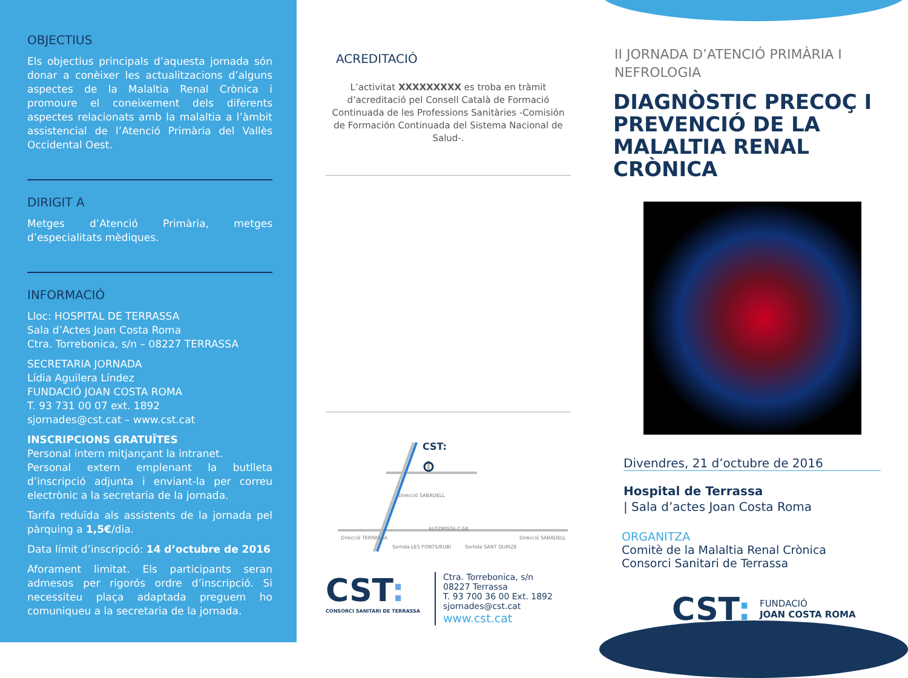OBJECTIUS
Els objectius principals d’aquesta jornada són donar a conèixer les actualitzacions d’alguns aspectes de la Malaltia Renal Crònica i promoure el coneixement dels diferents aspectes relacionats amb la malaltia a l’àmbit assistencial de l’Atenció Primària del Vallès Occidental Oest.
DIRIGIT A
Metges d’Atenció Primària, metges d’especialitats mèdiques.
INFORMACIÓ
Lloc: HOSPITAL DE TERRASSA
Sala d’Actes Joan Costa Roma
Ctra. Torrebonica, s/n – 08227 TERRASSA
SECRETARIA JORNADA
Lídia Aguilera Líndez
FUNDACIÓ JOAN COSTA ROMA
T. 93 731 00 07 ext. 1892
sjornades@cst.cat – www.cst.cat
INSCRIPCIONS GRATUÏTES
Personal intern mitjançant la intranet.
Personal extern emplenant la butlleta d’inscripció adjunta i enviant-la per correu electrònic a la secretaria de la jornada.
Tarifa reduïda als assistents de la jornada pel pàrquing a 1,5€/dia.
Data límit d’inscripció: 14 d’octubre de 2016
Aforament limitat. Els participants seran admesos per rigorós ordre d’inscripció. Si necessiteu plaça adaptada preguem ho comuniqueu a la secretaria de la jornada.
ACREDITACIÓ
L’activitat XXXXXXXXX es troba en tràmit d’acreditació pel Consell Català de Formació Continuada de les Professions Sanitàries -Comisión de Formación Continuada del Sistema Nacional de Salud-.
CST:
Direcció SABADELL
AUTOPISTA C-58
Direcció TERRASSA
Direcció SABADELL
Sortida LES FONTS/RUBÍ
Sortida SANT QUIRZE
CST:
CONSORCI SANITARI DE TERRASSA
Ctra. Torrebonica, s/n
08227 Terrassa
T. 93 700 36 00 Ext. 1892
sjornades@cst.cat
www.cst.cat
II JORNADA D’ATENCIÓ PRIMÀRIA I NEFROLOGIA
DIAGNÒSTIC PRECOÇ I PREVENCIÓ DE LA MALALTIA RENAL CRÒNICA
Divendres, 21 d’octubre de 2016
Hospital de Terrassa
| Sala d’actes Joan Costa Roma
ORGANITZA
Comitè de la Malaltia Renal Crònica
Consorci Sanitari de Terrassa
CST: FUNDACIÓ
JOAN COSTA ROMA